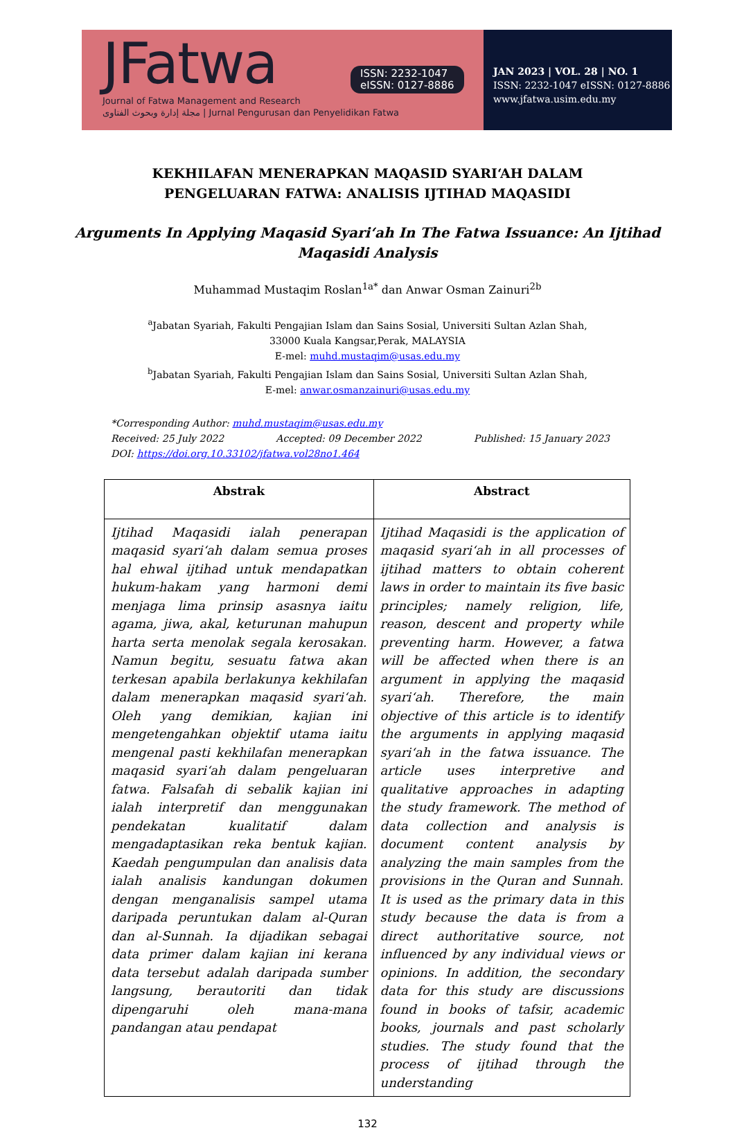JFatwa
ISSN: 2232-1047
eISSN: 0127-8886
Journal of Fatwa Management and Research
مجلة إدارة وبحوث الفتاوى | Jurnal Pengurusan dan Penyelidikan Fatwa
JAN 2023 | VOL. 28 | NO. 1
ISSN: 2232-1047 eISSN: 0127-8886
www.jfatwa.usim.edu.my
KEKHILAFAN MENERAPKAN MAQASID SYARI‘AH DALAM
PENGELUARAN FATWA: ANALISIS IJTIHAD MAQASIDI
Arguments In Applying Maqasid Syari‘ah In The Fatwa Issuance: An Ijtihad
Maqasidi Analysis
Muhammad Mustaqim Roslan<sup>1a*</sup> dan Anwar Osman Zainuri<sup>2b</sup>
<sup>a</sup> Jabatan Syariah, Fakulti Pengajian Islam dan Sains Sosial, Universiti Sultan Azlan Shah,
33000 Kuala Kangsar,Perak, MALAYSIA
E-mel: muhd.mustaqim@usas.edu.my
<sup>b</sup> Jabatan Syariah, Fakulti Pengajian Islam dan Sains Sosial, Universiti Sultan Azlan Shah,
E-mel: anwar.osmanzainuri@usas.edu.my
*Corresponding Author: muhd.mustaqim@usas.edu.my
Received: 25 July 2022 Accepted: 09 December 2022 Published: 15 January 2023
DOI: https://doi.org.10.33102/jfatwa.vol28no1.464
| Abstrak | Abstract |
| --- | --- |
| Ijtihad Maqasidi ialah penerapan maqasid syari‘ah dalam semua proses hal ehwal ijtihad untuk mendapatkan hukum-hakam yang harmoni demi menjaga lima prinsip asasnya iaitu agama, jiwa, akal, keturunan mahupun harta serta menolak segala kerosakan. Namun begitu, sesuatu fatwa akan terkesan apabila berlakunya kekhilafan dalam menerapkan maqasid syari‘ah. Oleh yang demikian, kajian ini mengetengahkan objektif utama iaitu mengenal pasti kekhilafan menerapkan maqasid syari‘ah dalam pengeluaran fatwa. Falsafah di sebalik kajian ini ialah interpretif dan menggunakan pendekatan kualitatif dalam mengadaptasikan reka bentuk kajian. Kaedah pengumpulan dan analisis data ialah analisis kandungan dokumen dengan menganalisis sampel utama daripada peruntukan dalam al-Quran dan al-Sunnah. Ia dijadikan sebagai data primer dalam kajian ini kerana data tersebut adalah daripada sumber langsung, berautoriti dan tidak dipengaruhi oleh mana-mana pandangan atau pendapat | Ijtihad Maqasidi is the application of maqasid syari‘ah in all processes of ijtihad matters to obtain coherent laws in order to maintain its five basic principles; namely religion, life, reason, descent and property while preventing harm. However, a fatwa will be affected when there is an argument in applying the maqasid syari‘ah. Therefore, the main objective of this article is to identify the arguments in applying maqasid syari‘ah in the fatwa issuance. The article uses interpretive and qualitative approaches in adapting the study framework. The method of data collection and analysis is document content analysis by analyzing the main samples from the provisions in the Quran and Sunnah. It is used as the primary data in this study because the data is from a direct authoritative source, not influenced by any individual views or opinions. In addition, the secondary data for this study are discussions found in books of tafsir, academic books, journals and past scholarly studies. The study found that the process of ijtihad through the understanding |
132